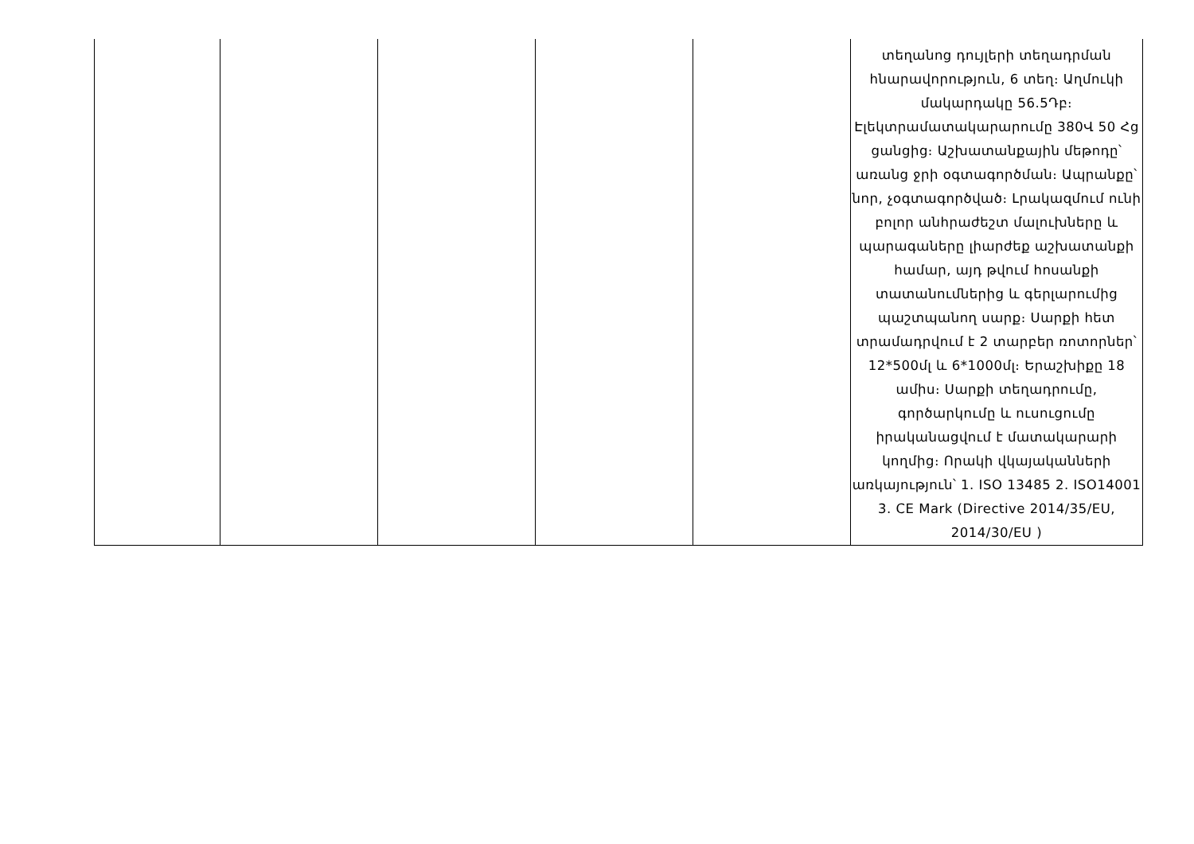| | | | | | տեղանոց դույլերի տեղադրման հնարավորություն, 6 տեղ։ Աղմուկի մակարդակը 56.5Դբ։ Էլեկտրամատակարարումը 380Վ 50 Հց ցանցից։ Աշխատանքային մեթոդը՝ առանց ջրի օգտագործման։ Ապրանքը՝ նոր, չօգտագործված։ Լրակազմում ունի բոլոր անհրաժեշտ մալուխները և պարագաները լիարժեք աշխատանքի համար, այդ թվում հոսանքի տատանումներից և գերլարումից պաշտպանող սարք։ Սարքի հետ տրամադրվում է 2 տարբեր ռոտորներ՝ 12*500մլ և 6*1000մլ։ Երաշխիքը 18 ամիս։ Սարքի տեղադրումը, գործարկումը և ուսուցումը իրականացվում է մատակարարի կողմից։ Որակի վկայականների առկայություն՝ 1. ISO 13485 2. ISO14001 3. CE Mark (Directive 2014/35/EU, 2014/30/EU ) |